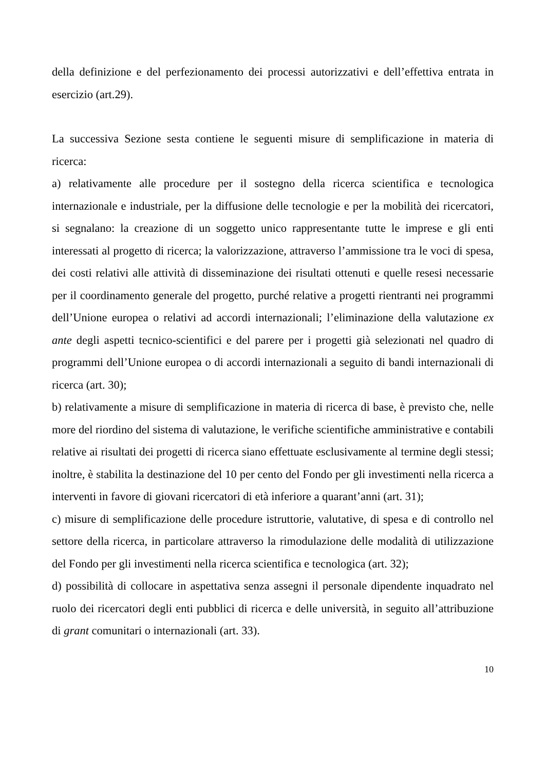della definizione e del perfezionamento dei processi autorizzativi e dell’effettiva entrata in esercizio (art.29).
La successiva Sezione sesta contiene le seguenti misure di semplificazione in materia di ricerca:
a) relativamente alle procedure per il sostegno della ricerca scientifica e tecnologica internazionale e industriale, per la diffusione delle tecnologie e per la mobilità dei ricercatori, si segnalano: la creazione di un soggetto unico rappresentante tutte le imprese e gli enti interessati al progetto di ricerca; la valorizzazione, attraverso l’ammissione tra le voci di spesa, dei costi relativi alle attività di disseminazione dei risultati ottenuti e quelle resesi necessarie per il coordinamento generale del progetto, purché relative a progetti rientranti nei programmi dell’Unione europea o relativi ad accordi internazionali; l’eliminazione della valutazione ex ante degli aspetti tecnico-scientifici e del parere per i progetti già selezionati nel quadro di programmi dell’Unione europea o di accordi internazionali a seguito di bandi internazionali di ricerca (art. 30);
b) relativamente a misure di semplificazione in materia di ricerca di base, è previsto che, nelle more del riordino del sistema di valutazione, le verifiche scientifiche amministrative e contabili relative ai risultati dei progetti di ricerca siano effettuate esclusivamente al termine degli stessi; inoltre, è stabilita la destinazione del 10 per cento del Fondo per gli investimenti nella ricerca a interventi in favore di giovani ricercatori di età inferiore a quarant’anni (art. 31);
c) misure di semplificazione delle procedure istruttorie, valutative, di spesa e di controllo nel settore della ricerca, in particolare attraverso la rimodulazione delle modalità di utilizzazione del Fondo per gli investimenti nella ricerca scientifica e tecnologica (art. 32);
d) possibilità di collocare in aspettativa senza assegni il personale dipendente inquadrato nel ruolo dei ricercatori degli enti pubblici di ricerca e delle università, in seguito all’attribuzione di grant comunitari o internazionali (art. 33).
10